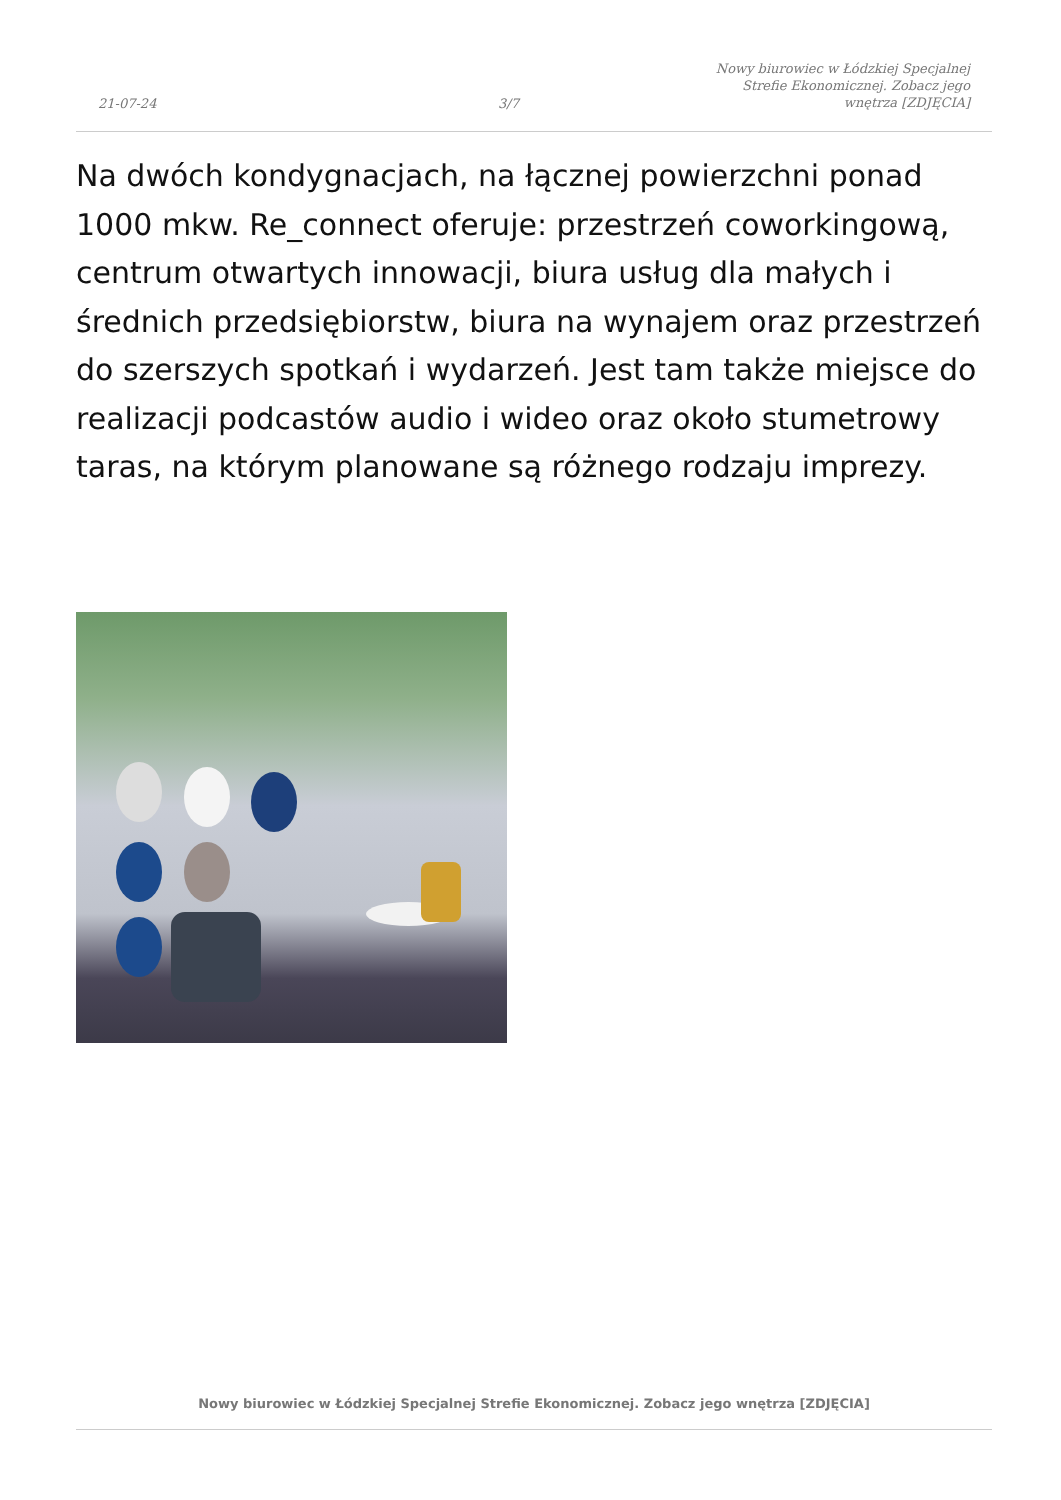21-07-24
3/7
Nowy biurowiec w Łódzkiej Specjalnej
Strefie Ekonomicznej. Zobacz jego
wnętrza [ZDJĘCIA]
Na dwóch kondygnacjach, na łącznej powierzchni ponad 1000 mkw. Re_connect oferuje: przestrzeń coworkingową, centrum otwartych innowacji, biura usług dla małych i średnich przedsiębiorstw, biura na wynajem oraz przestrzeń do szerszych spotkań i wydarzeń. Jest tam także miejsce do realizacji podcastów audio i wideo oraz około stumetrowy taras, na którym planowane są różnego rodzaju imprezy.
Nowy biurowiec w Łódzkiej Specjalnej Strefie Ekonomicznej. Zobacz jego wnętrza [ZDJĘCIA]